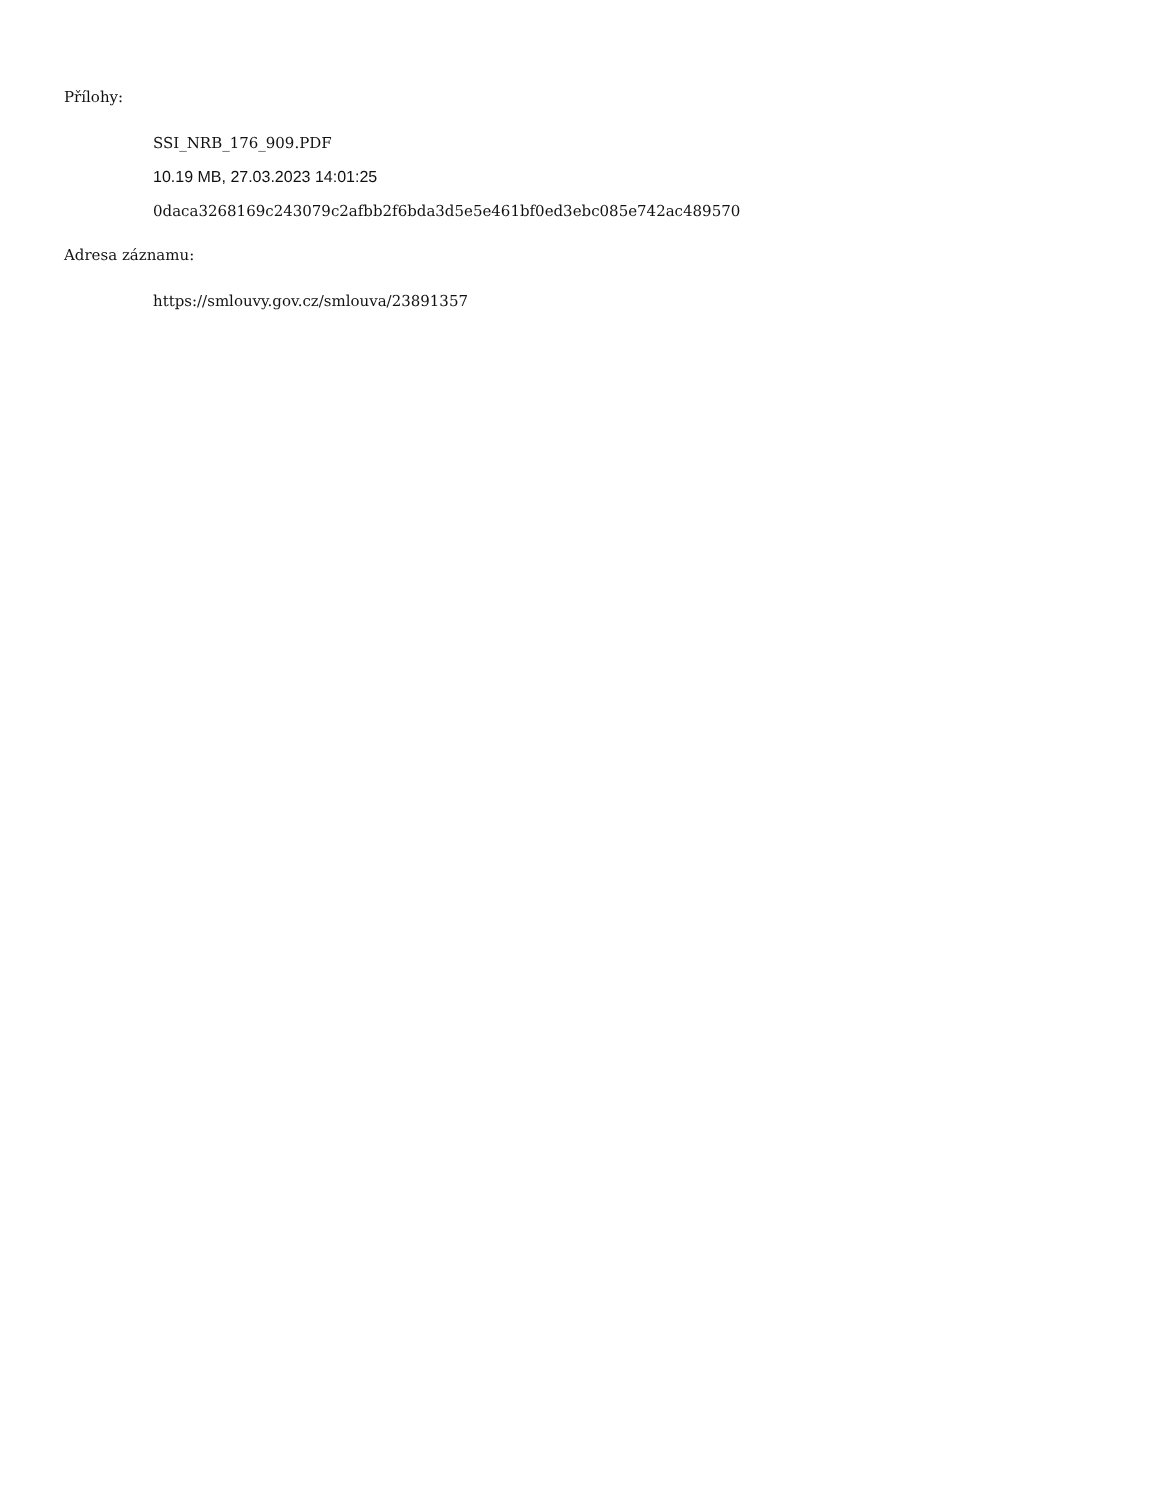Přílohy:
SSI_NRB_176_909.PDF
10.19 MB, 27.03.2023 14:01:25
0daca3268169c243079c2afbb2f6bda3d5e5e461bf0ed3ebc085e742ac489570
Adresa záznamu:
https://smlouvy.gov.cz/smlouva/23891357